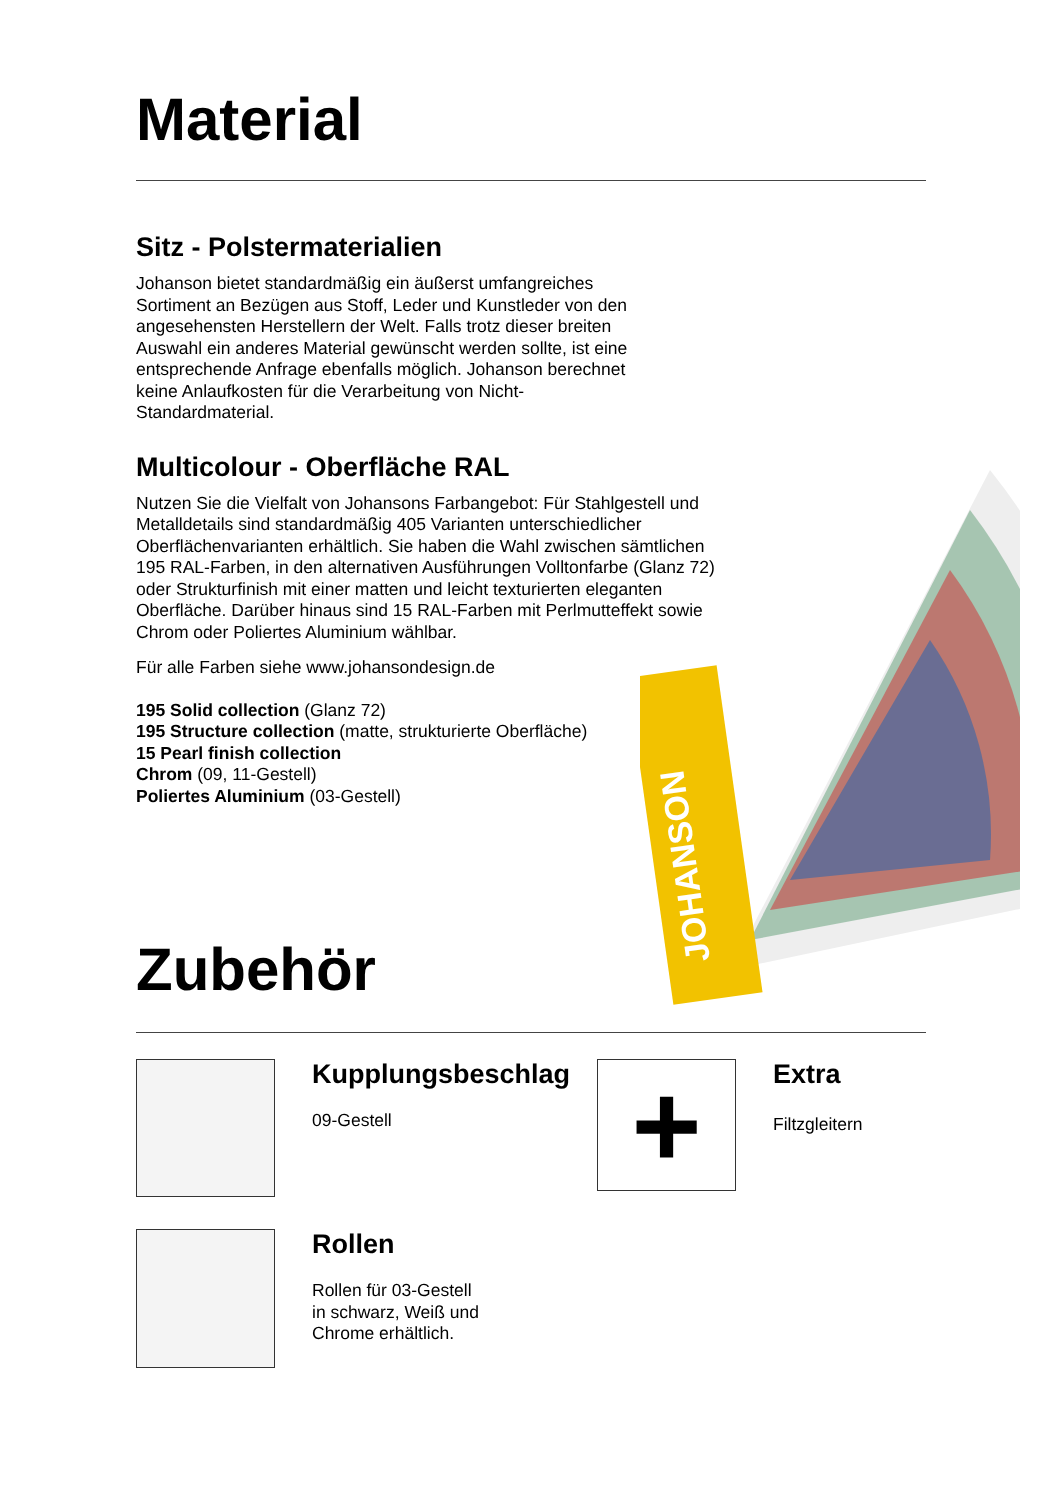Material
Sitz - Polstermaterialien
Johanson bietet standardmäßig ein äußerst umfangreiches Sortiment an Bezügen aus Stoff, Leder und Kunstleder von den angesehensten Herstellern der Welt. Falls trotz dieser breiten Auswahl ein anderes Material gewünscht werden sollte, ist eine entsprechende Anfrage ebenfalls möglich. Johanson berechnet keine Anlaufkosten für die Verarbeitung von Nicht-Standardmaterial.
Multicolour - Oberfläche RAL
Nutzen Sie die Vielfalt von Johansons Farbangebot: Für Stahlgestell und Metalldetails sind standardmäßig 405 Varianten unterschiedlicher Oberflächenvarianten erhältlich. Sie haben die Wahl zwischen sämtlichen 195 RAL-Farben, in den alternativen Ausführungen Volltonfarbe (Glanz 72) oder Strukturfinish mit einer matten und leicht texturierten eleganten Oberfläche. Darüber hinaus sind 15 RAL-Farben mit Perlmutteffekt sowie Chrom oder Poliertes Aluminium wählbar.
Für alle Farben siehe www.johansondesign.de
195 Solid collection (Glanz 72)
195 Structure collection (matte, strukturierte Oberfläche)
15 Pearl finish collection
Chrom (09, 11-Gestell)
Poliertes Aluminium (03-Gestell)
JOHANSON
Zubehör
Kupplungsbeschlag
09-Gestell
+
Extra
Filtzgleitern
Rollen
Rollen für 03-Gestell
in schwarz, Weiß und
Chrome erhältlich.